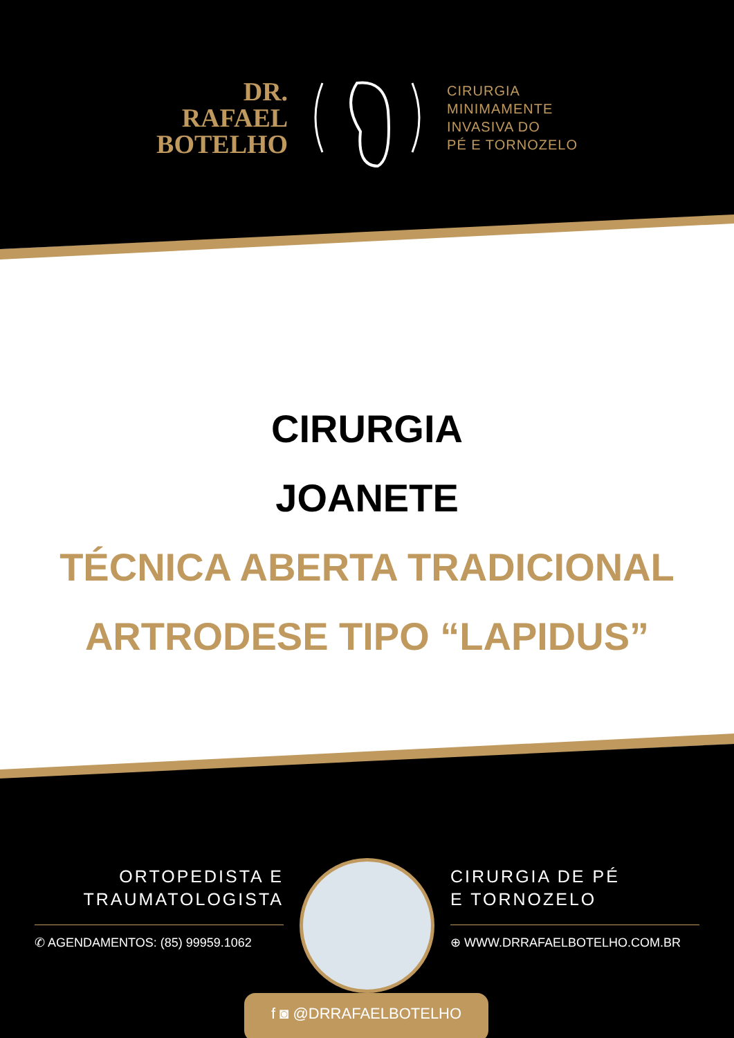DR.
RAFAEL
BOTELHO
CIRURGIA
MINIMAMENTE
INVASIVA DO
PÉ E TORNOZELO
CIRURGIA
JOANETE
TÉCNICA ABERTA TRADICIONAL
ARTRODESE TIPO “LAPIDUS”
ORTOPEDISTA E
TRAUMATOLOGISTA
✆ AGENDAMENTOS: (85) 99959.1062
CIRURGIA DE PÉ
E TORNOZELO
⊕ WWW.DRRAFAELBOTELHO.COM.BR
f ◙ @DRRAFAELBOTELHO